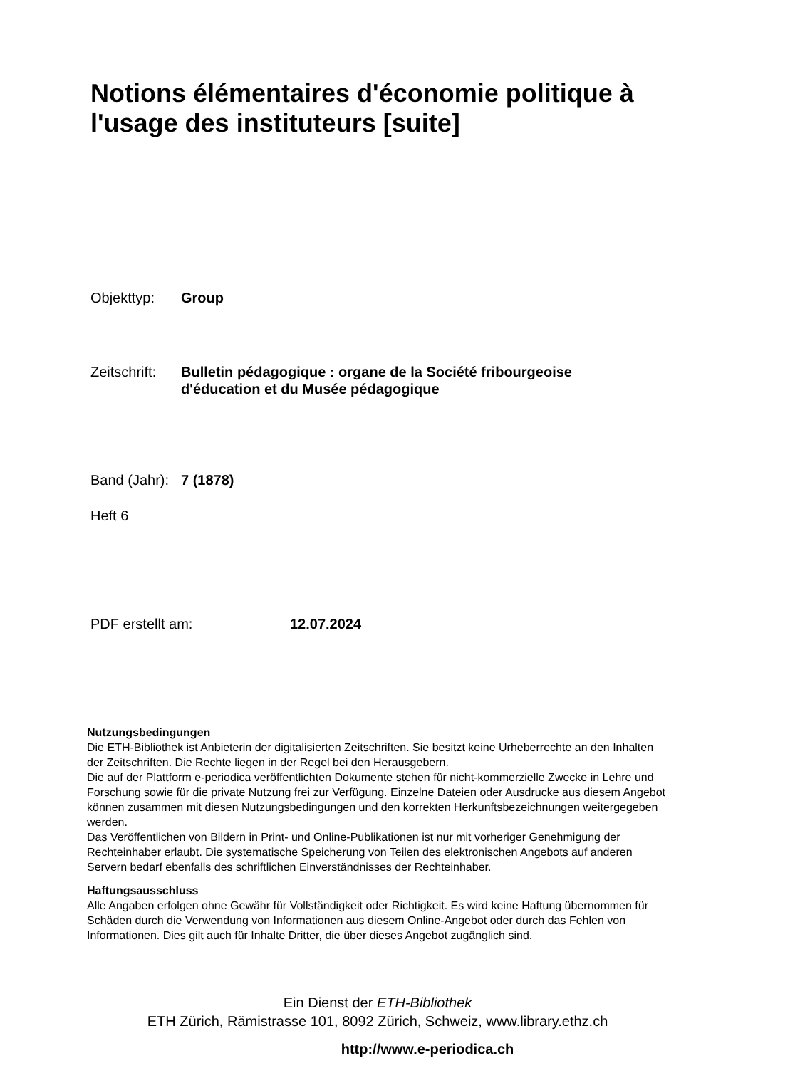Notions élémentaires d'économie politique à l'usage des instituteurs [suite]
Objekttyp: Group
Zeitschrift: Bulletin pédagogique : organe de la Société fribourgeoise
d'éducation et du Musée pédagogique
Band (Jahr): 7 (1878)
Heft 6
PDF erstellt am: 12.07.2024
Nutzungsbedingungen
Die ETH-Bibliothek ist Anbieterin der digitalisierten Zeitschriften. Sie besitzt keine Urheberrechte an den Inhalten der Zeitschriften. Die Rechte liegen in der Regel bei den Herausgebern.
Die auf der Plattform e-periodica veröffentlichten Dokumente stehen für nicht-kommerzielle Zwecke in Lehre und Forschung sowie für die private Nutzung frei zur Verfügung. Einzelne Dateien oder Ausdrucke aus diesem Angebot können zusammen mit diesen Nutzungsbedingungen und den korrekten Herkunftsbezeichnungen weitergegeben werden.
Das Veröffentlichen von Bildern in Print- und Online-Publikationen ist nur mit vorheriger Genehmigung der Rechteinhaber erlaubt. Die systematische Speicherung von Teilen des elektronischen Angebots auf anderen Servern bedarf ebenfalls des schriftlichen Einverständnisses der Rechteinhaber.
Haftungsausschluss
Alle Angaben erfolgen ohne Gewähr für Vollständigkeit oder Richtigkeit. Es wird keine Haftung übernommen für Schäden durch die Verwendung von Informationen aus diesem Online-Angebot oder durch das Fehlen von Informationen. Dies gilt auch für Inhalte Dritter, die über dieses Angebot zugänglich sind.
Ein Dienst der ETH-Bibliothek
ETH Zürich, Rämistrasse 101, 8092 Zürich, Schweiz, www.library.ethz.ch
http://www.e-periodica.ch